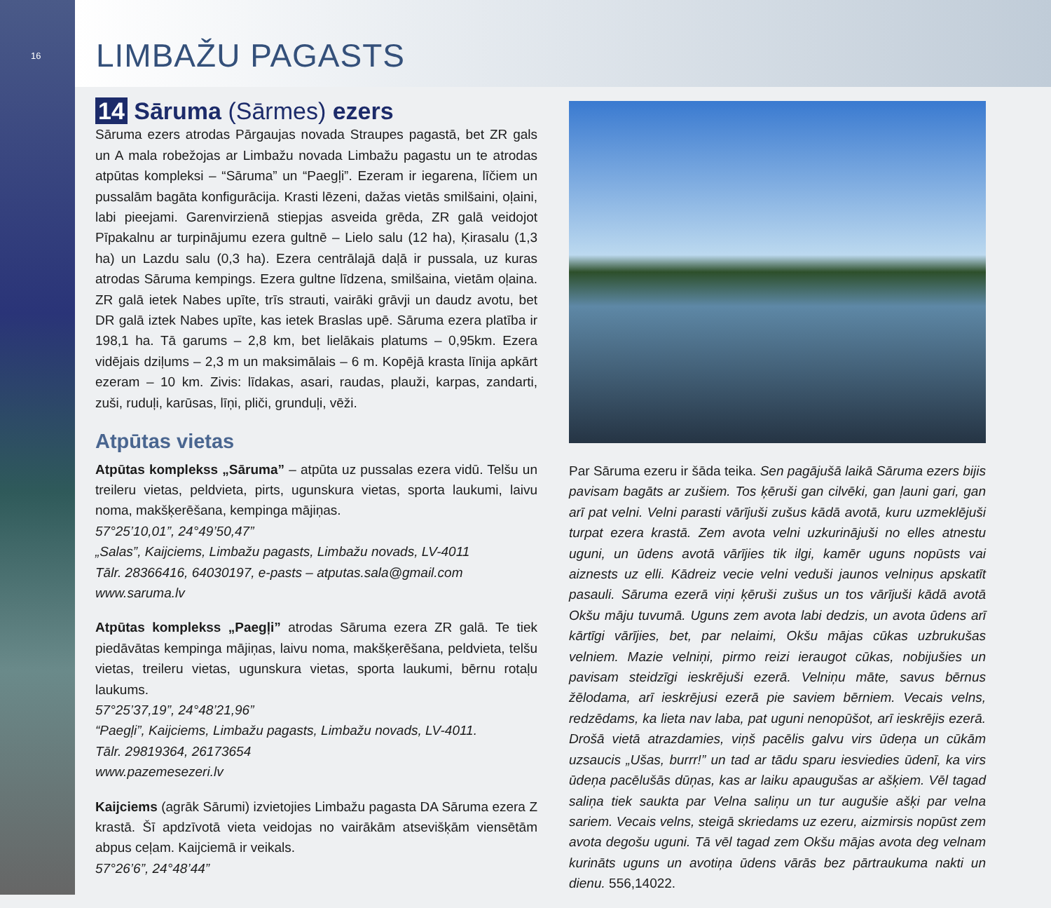16
LIMBAŽU PAGASTS
14 Sāruma (Sārmes) ezers
Sāruma ezers atrodas Pārgaujas novada Straupes pagastā, bet ZR gals un A mala robežojas ar Limbažu novada Limbažu pagastu un te atrodas atpūtas kompleksi – “Sāruma” un “Paegļi”. Ezeram ir iegarena, līčiem un pussalām bagāta konfigurācija. Krasti lēzeni, dažas vietās smilšaini, oļaini, labi pieejami. Garenvirzienā stiepjas asveida grēda, ZR galā veidojot Pīpakalnu ar turpinājumu ezera gultnē – Lielo salu (12 ha), Ķirasalu (1,3 ha) un Lazdu salu (0,3 ha). Ezera centrālajā daļā ir pussala, uz kuras atrodas Sāruma kempings. Ezera gultne līdzena, smilšaina, vietām oļaina. ZR galā ietek Nabes upīte, trīs strauti, vairāki grāvji un daudz avotu, bet DR galā iztek Nabes upīte, kas ietek Braslas upē. Sāruma ezera platība ir 198,1 ha. Tā garums – 2,8 km, bet lielākais platums – 0,95km. Ezera vidējais dziļums – 2,3 m un maksimālais – 6 m. Kopējā krasta līnija apkārt ezeram – 10 km. Zivis: līdakas, asari, raudas, plauži, karpas, zandarti, zuši, ruduļi, karūsas, līņi, pliči, grunduļi, vēži.
Atpūtas vietas
Atpūtas komplekss „Sāruma” – atpūta uz pussalas ezera vidū. Telšu un treileru vietas, peldvieta, pirts, ugunskura vietas, sporta laukumi, laivu noma, makšķerēšana, kempinga mājiņas.
57°25’10,01”, 24°49’50,47”
„Salas”, Kaijciems, Limbažu pagasts, Limbažu novads, LV-4011
Tālr. 28366416, 64030197, e-pasts – atputas.sala@gmail.com
www.saruma.lv
Atpūtas komplekss „Paegļi” atrodas Sāruma ezera ZR galā. Te tiek piedāvātas kempinga mājiņas, laivu noma, makšķerēšana, peldvieta, telšu vietas, treileru vietas, ugunskura vietas, sporta laukumi, bērnu rotaļu laukums.
57°25’37,19”, 24°48’21,96”
“Paegļi”, Kaijciems, Limbažu pagasts, Limbažu novads, LV-4011.
Tālr. 29819364, 26173654
www.pazemesezeri.lv
Kaijciems (agrāk Sārumi) izvietojies Limbažu pagasta DA Sāruma ezera Z krastā. Šī apdzīvotā vieta veidojas no vairākām atsevišķām viensētām abpus ceļam. Kaijciemā ir veikals.
57°26’6”, 24°48’44”
Par Sāruma ezeru ir šāda teika. Sen pagājušā laikā Sāruma ezers bijis pavisam bagāts ar zušiem. Tos ķēruši gan cilvēki, gan ļauni gari, gan arī pat velni. Velni parasti vārījuši zušus kādā avotā, kuru uzmeklējuši turpat ezera krastā. Zem avota velni uzkurinājuši no elles atnestu uguni, un ūdens avotā vārījies tik ilgi, kamēr uguns nopūsts vai aiznests uz elli. Kādreiz vecie velni veduši jaunos velniņus apskatīt pasauli. Sāruma ezerā viņi ķēruši zušus un tos vārījuši kādā avotā Okšu māju tuvumā. Uguns zem avota labi dedzis, un avota ūdens arī kārtīgi vārījies, bet, par nelaimi, Okšu mājas cūkas uzbrukušas velniem. Mazie velniņi, pirmo reizi ieraugot cūkas, nobijušies un pavisam steidzīgi ieskrējuši ezerā. Velniņu māte, savus bērnus žēlodama, arī ieskrējusi ezerā pie saviem bērniem. Vecais velns, redzēdams, ka lieta nav laba, pat uguni nenopūšot, arī ieskrējis ezerā. Drošā vietā atrazdamies, viņš pacēlis galvu virs ūdeņa un cūkām uzsaucis „Ušas, burrr!” un tad ar tādu sparu iesviedies ūdenī, ka virs ūdeņa pacēlušās dūņas, kas ar laiku apaugušas ar ašķiem. Vēl tagad saliņa tiek saukta par Velna saliņu un tur augušie ašķi par velna sariem. Vecais velns, steigā skriedams uz ezeru, aizmirsis nopūst zem avota degošu uguni. Tā vēl tagad zem Okšu mājas avota deg velnam kurināts uguns un avotiņa ūdens vārās bez pārtraukuma nakti un dienu. 556,14022.